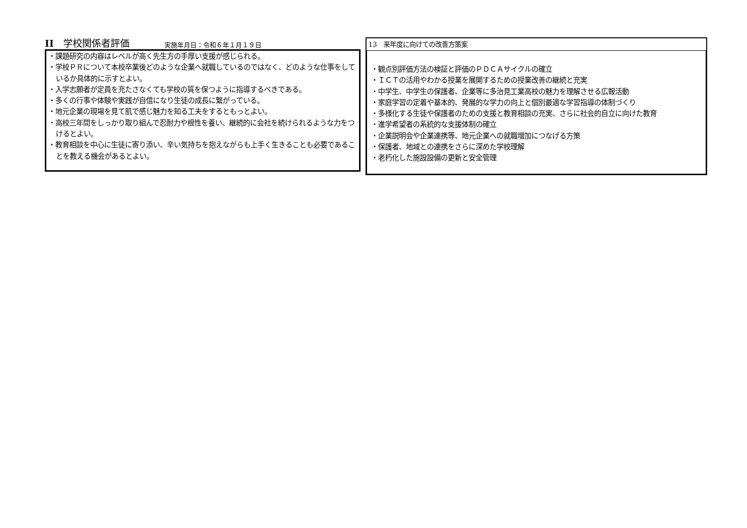II　学校関係者評価 実施年月日：令和６年１月１９日
・課題研究の内容はレベルが高く先生方の手厚い支援が感じられる。
・学校ＰＲについて本校卒業後どのような企業へ就職しているのではなく、どのような仕事をしているか具体的に示すとよい。
・入学志願者が定員を充たさなくても学校の質を保つように指導するべきである。
・多くの行事や体験や実践が自信になり生徒の成長に繋がっている。
・地元企業の現場を見て肌で感じ魅力を知る工夫をするともっとよい。
・高校三年間をしっかり取り組んで忍耐力や根性を養い、継続的に会社を続けられるような力をつけるとよい。
・教育相談を中心に生徒に寄り添い、辛い気持ちを抱えながらも上手く生きることも必要であることを教える機会があるとよい。
13　来年度に向けての改善方策案
・観点別評価方法の検証と評価のＰＤＣＡサイクルの確立
・ＩＣＴの活用やわかる授業を展開するための授業改善の継続と充実
・中学生、中学生の保護者、企業等に多治見工業高校の魅力を理解させる広報活動
・家庭学習の定着や基本的、発展的な学力の向上と個別最適な学習指導の体制づくり
・多様化する生徒や保護者のための支援と教育相談の充実、さらに社会的自立に向けた教育
・進学希望者の系統的な支援体制の確立
・企業説明会や企業連携等、地元企業への就職増加につなげる方策
・保護者、地域との連携をさらに深めた学校理解
・老朽化した施設設備の更新と安全管理